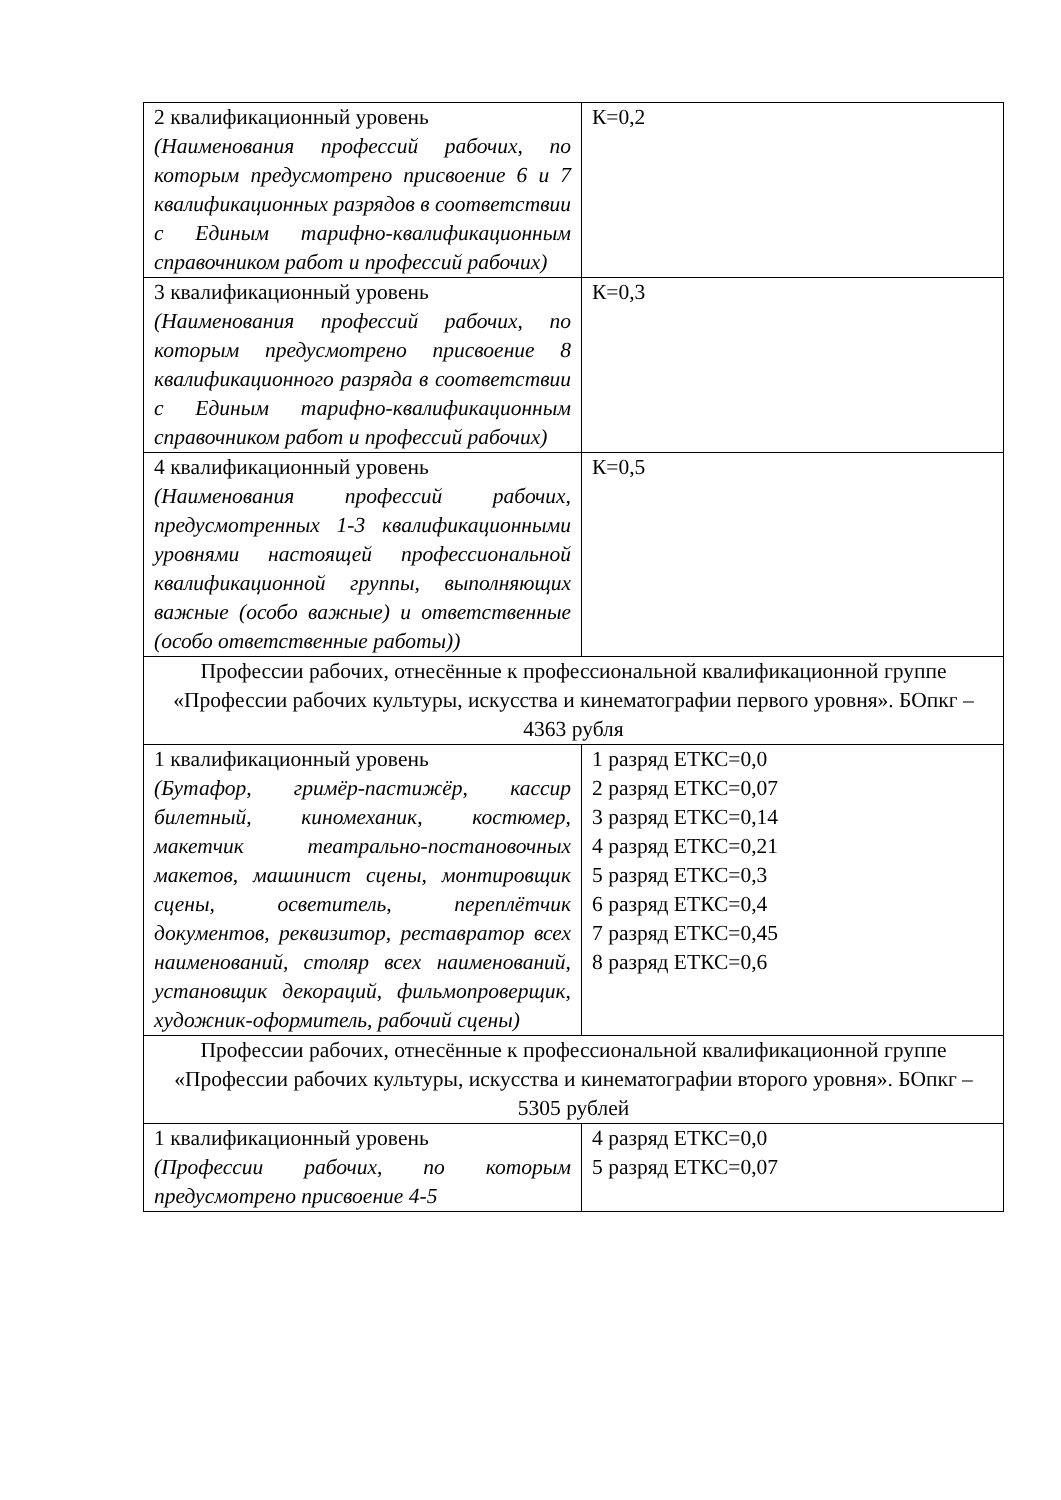| 2 квалификационный уровень (Наименования профессий рабочих, по которым предусмотрено присвоение 6 и 7 квалификационных разрядов в соответствии с Единым тарифно-квалификационным справочником работ и профессий рабочих) | К=0,2 |
| 3 квалификационный уровень (Наименования профессий рабочих, по которым предусмотрено присвоение 8 квалификационного разряда в соответствии с Единым тарифно-квалификационным справочником работ и профессий рабочих) | К=0,3 |
| 4 квалификационный уровень (Наименования профессий рабочих, предусмотренных 1-3 квалификационными уровнями настоящей профессиональной квалификационной группы, выполняющих важные (особо важные) и ответственные (особо ответственные работы)) | К=0,5 |
| Профессии рабочих, отнесённые к профессиональной квалификационной группе «Профессии рабочих культуры, искусства и кинематографии первого уровня». БОпкг – 4363 рубля | |
| 1 квалификационный уровень (Бутафор, гримёр-пастижёр, кассир билетный, киномеханик, костюмер, макетчик театрально-постановочных макетов, машинист сцены, монтировщик сцены, осветитель, переплётчик документов, реквизитор, реставратор всех наименований, столяр всех наименований, установщик декораций, фильмопроверщик, художник-оформитель, рабочий сцены) | 1 разряд ЕТКС=0,0 2 разряд ЕТКС=0,07 3 разряд ЕТКС=0,14 4 разряд ЕТКС=0,21 5 разряд ЕТКС=0,3 6 разряд ЕТКС=0,4 7 разряд ЕТКС=0,45 8 разряд ЕТКС=0,6 |
| Профессии рабочих, отнесённые к профессиональной квалификационной группе «Профессии рабочих культуры, искусства и кинематографии второго уровня». БОпкг – 5305 рублей | |
| 1 квалификационный уровень (Профессии рабочих, по которым предусмотрено присвоение 4-5 | 4 разряд ЕТКС=0,0 5 разряд ЕТКС=0,07 |